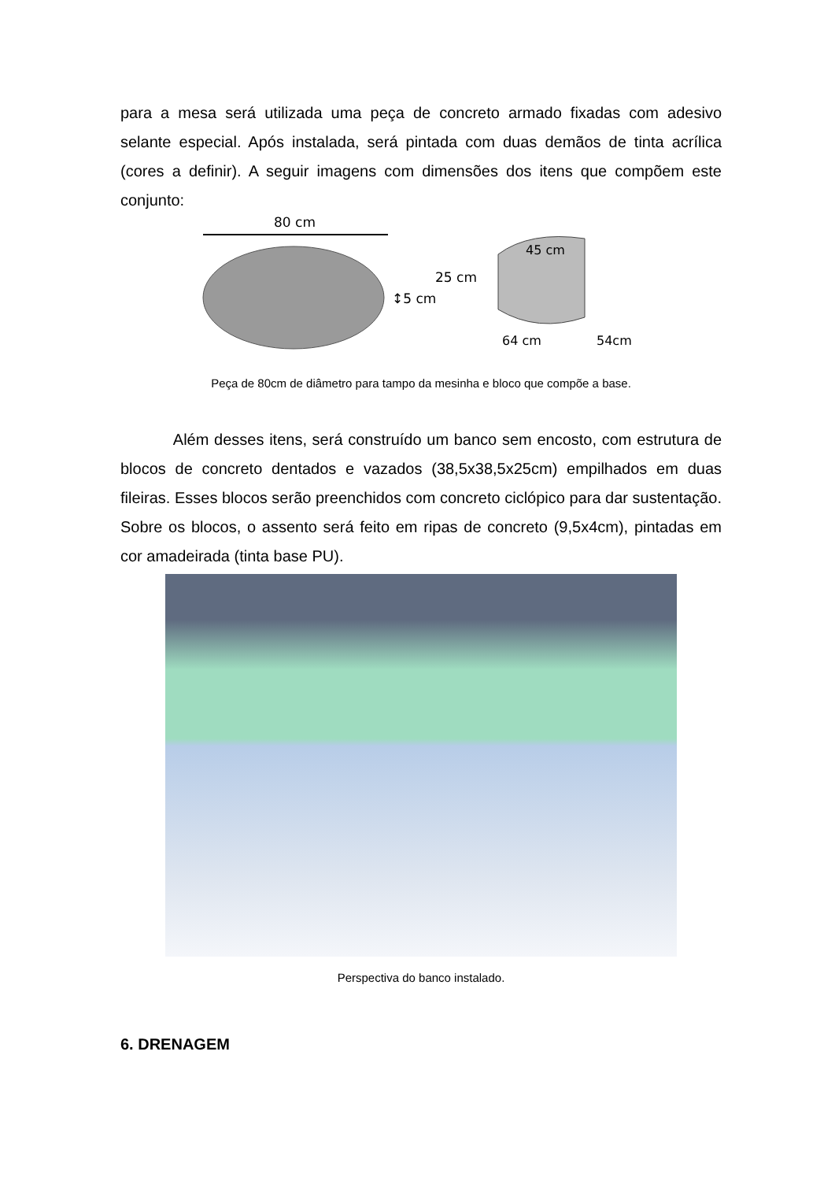para a mesa será utilizada uma peça de concreto armado fixadas com adesivo selante especial. Após instalada, será pintada com duas demãos de tinta acrílica (cores a definir). A seguir imagens com dimensões dos itens que compõem este conjunto:
80 cm
↕5 cm
25 cm
45 cm
64 cm
54cm
Peça de 80cm de diâmetro para tampo da mesinha e bloco que compõe a base.
Além desses itens, será construído um banco sem encosto, com estrutura de blocos de concreto dentados e vazados (38,5x38,5x25cm) empilhados em duas fileiras. Esses blocos serão preenchidos com concreto ciclópico para dar sustentação. Sobre os blocos, o assento será feito em ripas de concreto (9,5x4cm), pintadas em cor amadeirada (tinta base PU).
Perspectiva do banco instalado.
6. DRENAGEM